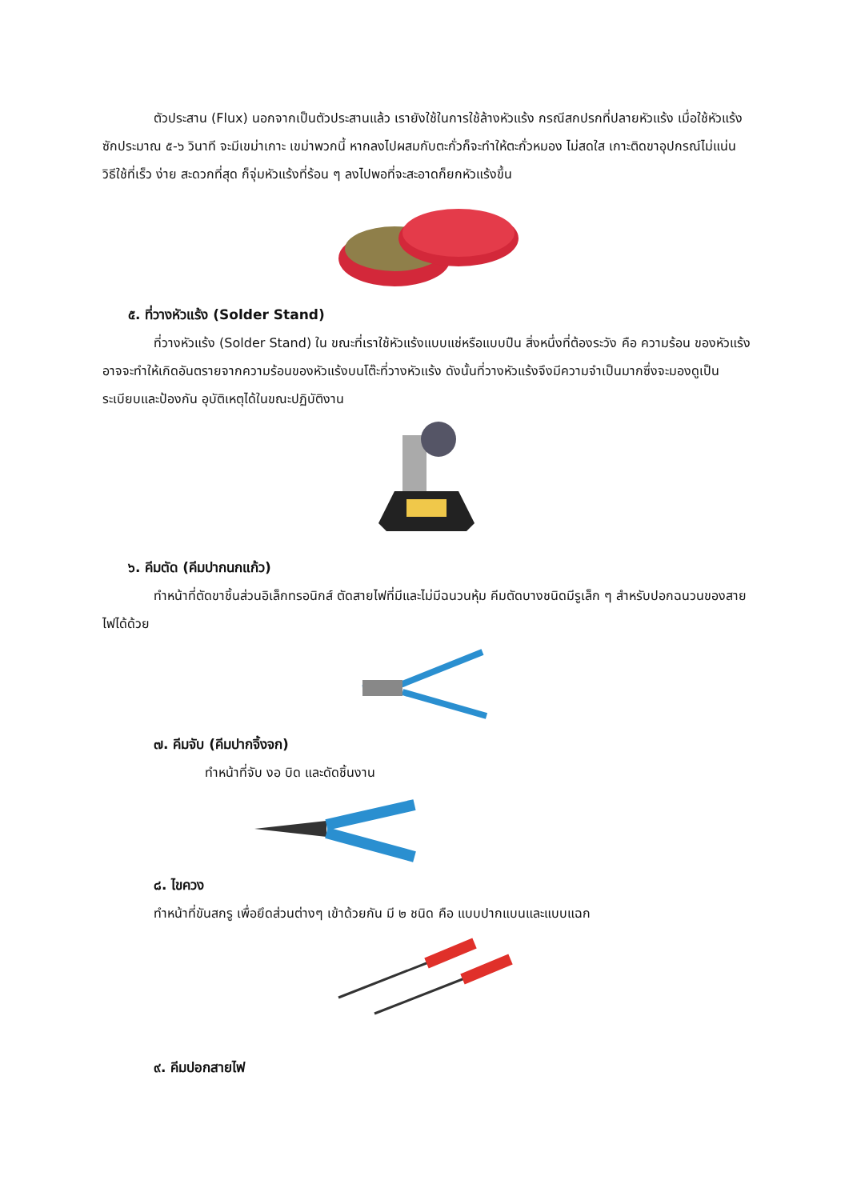ตัวประสาน (Flux) นอกจากเป็นตัวประสานแล้ว เรายังใช้ในการใช้ล้างหัวแร้ง กรณีสกปรกที่ปลายหัวแร้ง เมื่อใช้หัวแร้งซักประมาณ ๕-๖ วินาที จะมีเขม่าเกาะ เขม่าพวกนี้ หากลงไปผสมกับตะกั่วก็จะทำให้ตะกั่วหมอง ไม่สดใส เกาะติดขาอุปกรณ์ไม่แน่น วิธีใช้ที่เร็ว ง่าย สะดวกที่สุด ก็จุ่มหัวแร้งที่ร้อน ๆ ลงไปพอที่จะสะอาดก็ยกหัวแร้งขึ้น
๕. ที่วางหัวแร้ง (Solder Stand)
ที่วางหัวแร้ง (Solder Stand) ใน ขณะที่เราใช้หัวแร้งแบบแช่หรือแบบปืน สิ่งหนึ่งที่ต้องระวัง คือ ความร้อน ของหัวแร้งอาจจะทำให้เกิดอันตรายจากความร้อนของหัวแร้งบนโต๊ะที่วางหัวแร้ง ดังนั้นที่วางหัวแร้งจึงมีความจำเป็นมากซึ่งจะมองดูเป็นระเบียบและป้องกัน อุบัติเหตุได้ในขณะปฏิบัติงาน
๖. คีมตัด (คีมปากนกแก้ว)
ทำหน้าที่ตัดขาชิ้นส่วนอิเล็กทรอนิกส์ ตัดสายไฟที่มีและไม่มีฉนวนหุ้ม คีมตัดบางชนิดมีรูเล็ก ๆ สำหรับปอกฉนวนของสายไฟได้ด้วย
๗. คีมจับ (คีมปากจิ้งจก)
ทำหน้าที่จับ งอ บิด และดัดชิ้นงาน
๘. ไขควง
ทำหน้าที่ขันสกรู เพื่อยึดส่วนต่างๆ เข้าด้วยกัน มี ๒ ชนิด คือ แบบปากแบนและแบบแฉก
๙. คีมปอกสายไฟ